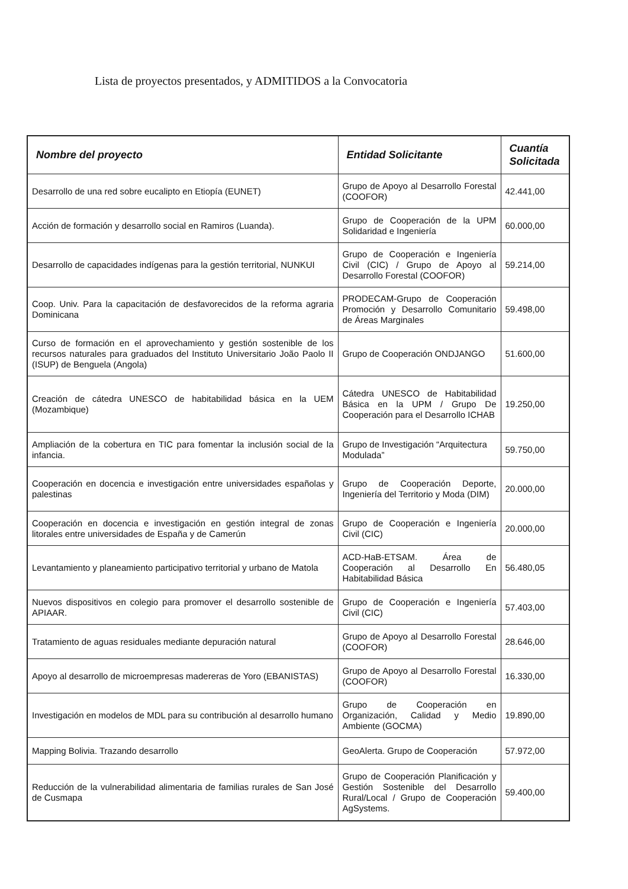Lista de proyectos presentados, y ADMITIDOS a la Convocatoria
| Nombre del proyecto | Entidad Solicitante | Cuantía Solicitada |
| --- | --- | --- |
| Desarrollo de una red sobre eucalipto en Etiopía (EUNET) | Grupo de Apoyo al Desarrollo Forestal (COOFOR) | 42.441,00 |
| Acción de formación y desarrollo social en Ramiros (Luanda). | Grupo de Cooperación de la UPM Solidaridad e Ingeniería | 60.000,00 |
| Desarrollo de capacidades indígenas para la gestión territorial, NUNKUI | Grupo de Cooperación e Ingeniería Civil (CIC) / Grupo de Apoyo al Desarrollo Forestal (COOFOR) | 59.214,00 |
| Coop. Univ. Para la capacitación de desfavorecidos de la reforma agraria Dominicana | PRODECAM-Grupo de Cooperación Promoción y Desarrollo Comunitario de Áreas Marginales | 59.498,00 |
| Curso de formación en el aprovechamiento y gestión sostenible de los recursos naturales para graduados del Instituto Universitario João Paolo II (ISUP) de Benguela (Angola) | Grupo de Cooperación ONDJANGO | 51.600,00 |
| Creación de cátedra UNESCO de habitabilidad básica en la UEM (Mozambique) | Cátedra UNESCO de Habitabilidad Básica en la UPM / Grupo De Cooperación para el Desarrollo ICHAB | 19.250,00 |
| Ampliación de la cobertura en TIC para fomentar la inclusión social de la infancia. | Grupo de Investigación “Arquitectura Modulada” | 59.750,00 |
| Cooperación en docencia e investigación entre universidades españolas y palestinas | Grupo de Cooperación Deporte, Ingeniería del Territorio y Moda (DIM) | 20.000,00 |
| Cooperación en docencia e investigación en gestión integral de zonas litorales entre universidades de España y de Camerún | Grupo de Cooperación e Ingeniería Civil (CIC) | 20.000,00 |
| Levantamiento y planeamiento participativo territorial y urbano de Matola | ACD-HaB-ETSAM. Área de Cooperación al Desarrollo En Habitabilidad Básica | 56.480,05 |
| Nuevos dispositivos en colegio para promover el desarrollo sostenible de APIAAR. | Grupo de Cooperación e Ingeniería Civil (CIC) | 57.403,00 |
| Tratamiento de aguas residuales mediante depuración natural | Grupo de Apoyo al Desarrollo Forestal (COOFOR) | 28.646,00 |
| Apoyo al desarrollo de microempresas madereras de Yoro (EBANISTAS) | Grupo de Apoyo al Desarrollo Forestal (COOFOR) | 16.330,00 |
| Investigación en modelos de MDL para su contribución al desarrollo humano | Grupo de Cooperación en Organización, Calidad y Medio Ambiente (GOCMA) | 19.890,00 |
| Mapping Bolivia. Trazando desarrollo | GeoAlerta. Grupo de Cooperación | 57.972,00 |
| Reducción de la vulnerabilidad alimentaria de familias rurales de San José de Cusmapa | Grupo de Cooperación Planificación y Gestión Sostenible del Desarrollo Rural/Local / Grupo de Cooperación AgSystems. | 59.400,00 |